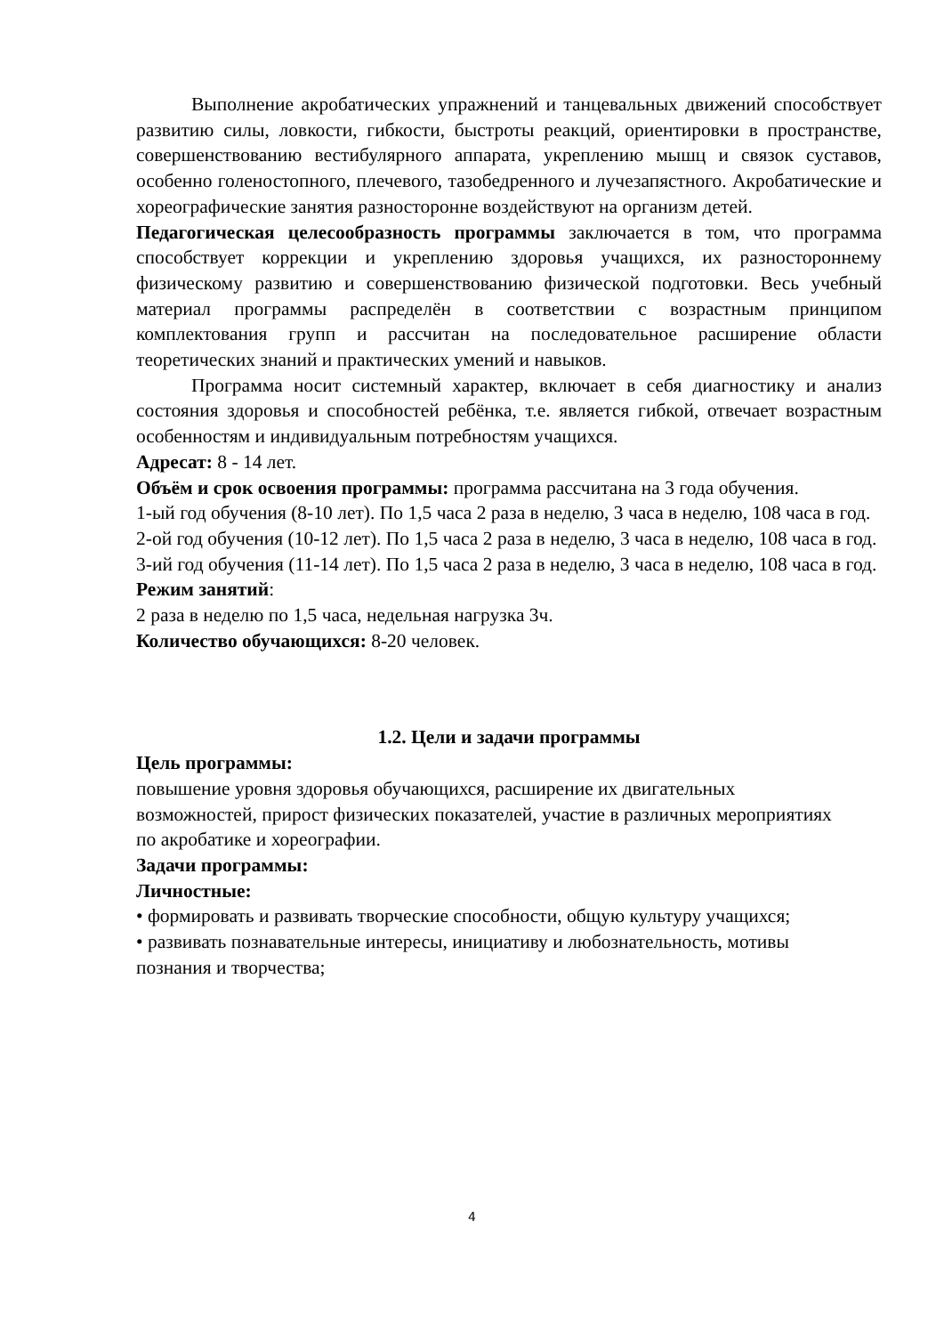Выполнение акробатических упражнений и танцевальных движений способствует развитию силы, ловкости, гибкости, быстроты реакций, ориентировки в пространстве, совершенствованию вестибулярного аппарата, укреплению мышц и связок суставов, особенно голеностопного, плечевого, тазобедренного и лучезапястного. Акробатические и хореографические занятия разносторонне воздействуют на организм детей.
Педагогическая целесообразность программы заключается в том, что программа способствует коррекции и укреплению здоровья учащихся, их разностороннему физическому развитию и совершенствованию физической подготовки. Весь учебный материал программы распределён в соответствии с возрастным принципом комплектования групп и рассчитан на последовательное расширение области теоретических знаний и практических умений и навыков.
Программа носит системный характер, включает в себя диагностику и анализ состояния здоровья и способностей ребёнка, т.е. является гибкой, отвечает возрастным особенностям и индивидуальным потребностям учащихся.
Адресат: 8 - 14 лет.
Объём и срок освоения программы: программа рассчитана на 3 года обучения.
1-ый год обучения (8-10 лет). По 1,5 часа 2 раза в неделю, 3 часа в неделю, 108 часа в год.
2-ой год обучения (10-12 лет). По 1,5 часа 2 раза в неделю, 3 часа в неделю, 108 часа в год.
3-ий год обучения (11-14 лет). По 1,5 часа 2 раза в неделю, 3 часа в неделю, 108 часа в год.
Режим занятий:
2 раза в неделю по 1,5 часа, недельная нагрузка 3ч.
Количество обучающихся: 8-20 человек.
1.2. Цели и задачи программы
Цель программы:
повышение уровня здоровья обучающихся, расширение их двигательных возможностей, прирост физических показателей, участие в различных мероприятиях по акробатике и хореографии.
Задачи программы:
Личностные:
• формировать и развивать творческие способности, общую культуру учащихся;
• развивать познавательные интересы, инициативу и любознательность, мотивы познания и творчества;
4